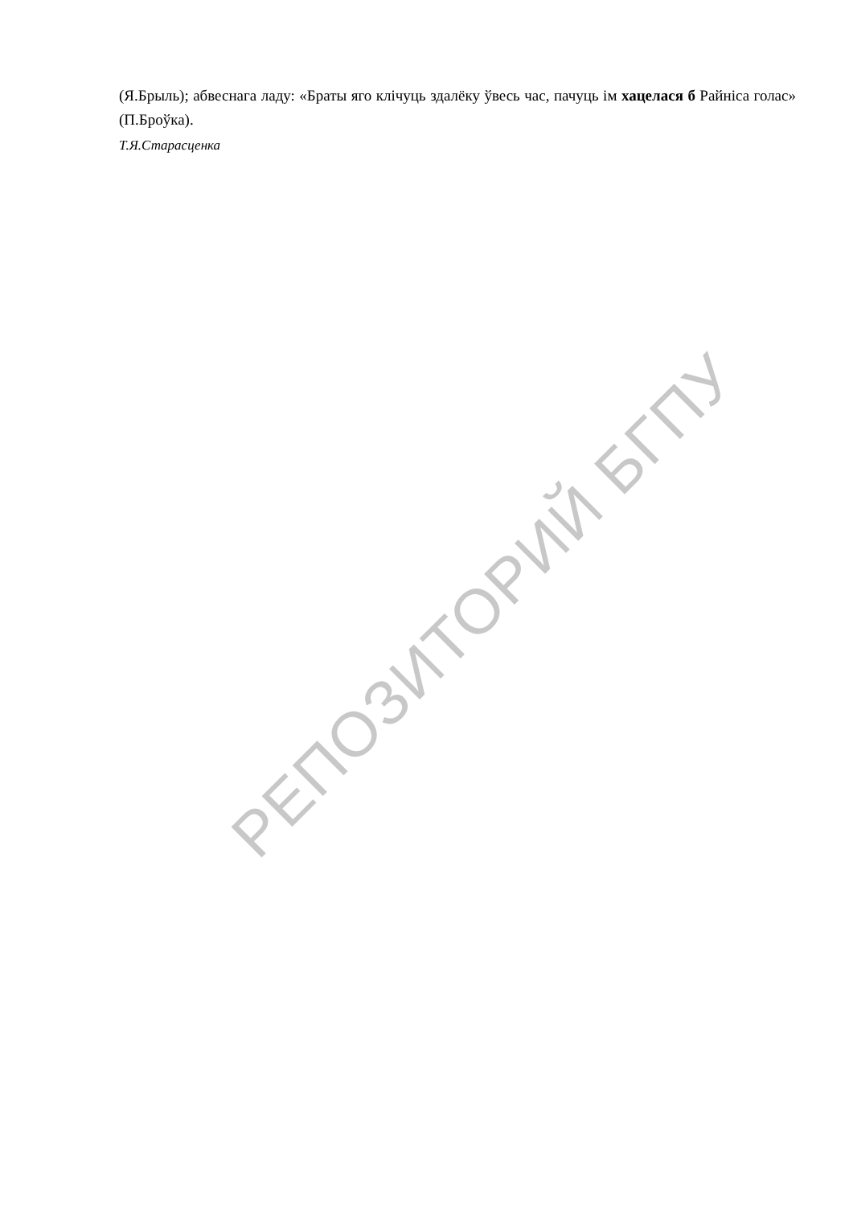(Я.Брыль); абвеснага ладу: «Браты яго клічуць здалёку ўвесь час, пачуць ім хацелася б Райніса голас» (П.Броўка).
Т.Я.Старасценка
РЕПОЗИТОРИЙ БГПУ